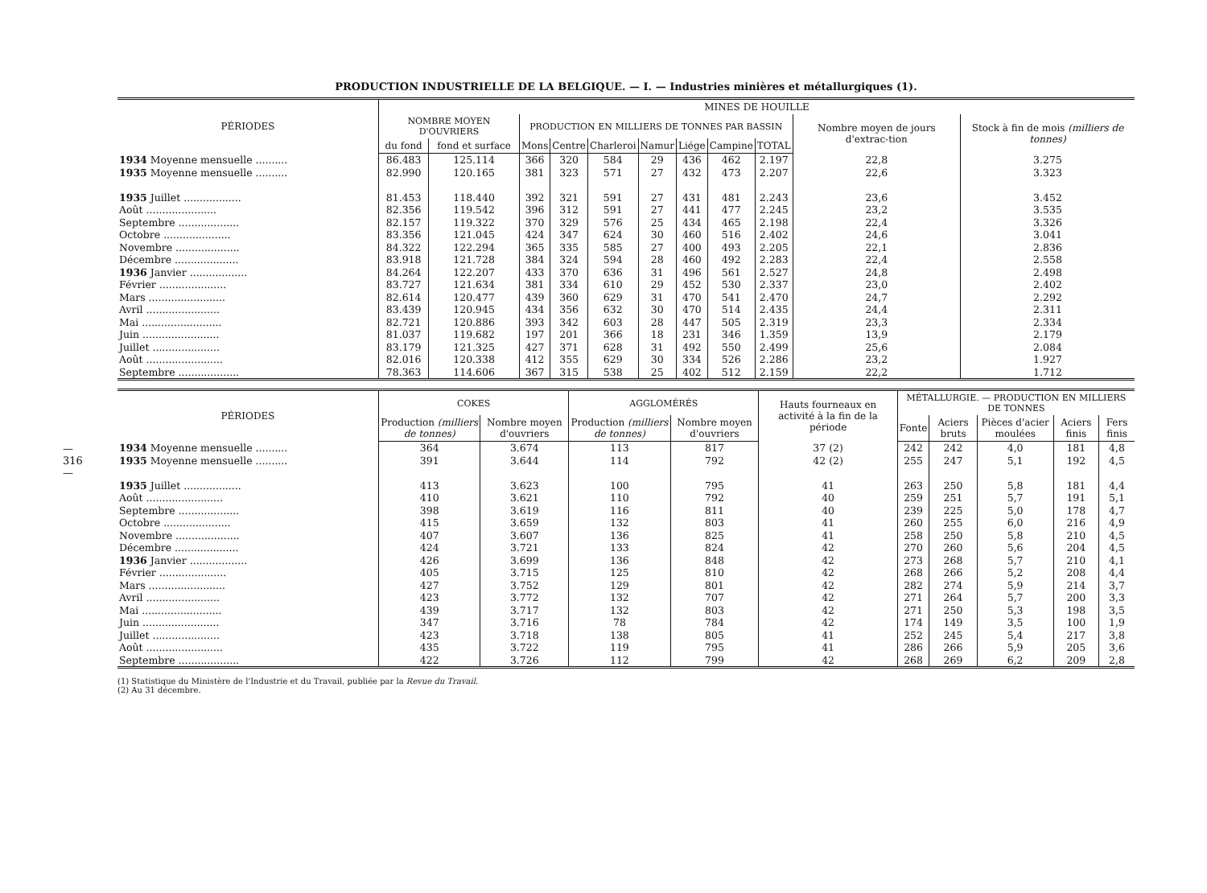— 316 —
PRODUCTION INDUSTRIELLE DE LA BELGIQUE. — I. — Industries minières et métallurgiques (1).
| PÉRIODES | MINES DE HOUILLE | | | | | | | | | | |
| --- | --- | --- | --- | --- | --- | --- | --- | --- | --- | --- | --- |
| | NOMBRE MOYEN D'OUVRIERS | | PRODUCTION EN MILLIERS DE TONNES PAR BASSIN | | | | | | | Nombre moyen de jours d'extrac-tion | Stock à fin de mois (milliers de tonnes) |
| | du fond | fond et surface | Mons | Centre | Charleroi | Namur | Liége | Campine | TOTAL | | |
| 1934 Moyenne mensuelle .......... | 86.483 | 125.114 | 366 | 320 | 584 | 29 | 436 | 462 | 2.197 | 22,8 | 3.275 |
| 1935 Moyenne mensuelle .......... | 82.990 | 120.165 | 381 | 323 | 571 | 27 | 432 | 473 | 2.207 | 22,6 | 3.323 |
| 1935 Juillet .................. | 81.453 | 118.440 | 392 | 321 | 591 | 27 | 431 | 481 | 2.243 | 23,6 | 3.452 |
| Août ...................... | 82.356 | 119.542 | 396 | 312 | 591 | 27 | 441 | 477 | 2.245 | 23,2 | 3.535 |
| Septembre ................... | 82.157 | 119.322 | 370 | 329 | 576 | 25 | 434 | 465 | 2.198 | 22,4 | 3.326 |
| Octobre ..................... | 83.356 | 121.045 | 424 | 347 | 624 | 30 | 460 | 516 | 2.402 | 24,6 | 3.041 |
| Novembre .................... | 84.322 | 122.294 | 365 | 335 | 585 | 27 | 400 | 493 | 2.205 | 22,1 | 2.836 |
| Décembre .................... | 83.918 | 121.728 | 384 | 324 | 594 | 28 | 460 | 492 | 2.283 | 22,4 | 2.558 |
| 1936 Janvier .................. | 84.264 | 122.207 | 433 | 370 | 636 | 31 | 496 | 561 | 2.527 | 24,8 | 2.498 |
| Février ..................... | 83.727 | 121.634 | 381 | 334 | 610 | 29 | 452 | 530 | 2.337 | 23,0 | 2.402 |
| Mars ........................ | 82.614 | 120.477 | 439 | 360 | 629 | 31 | 470 | 541 | 2.470 | 24,7 | 2.292 |
| Avril ....................... | 83.439 | 120.945 | 434 | 356 | 632 | 30 | 470 | 514 | 2.435 | 24,4 | 2.311 |
| Mai ......................... | 82.721 | 120.886 | 393 | 342 | 603 | 28 | 447 | 505 | 2.319 | 23,3 | 2.334 |
| Juin ........................ | 81.037 | 119.682 | 197 | 201 | 366 | 18 | 231 | 346 | 1.359 | 13,9 | 2.179 |
| Juillet ..................... | 83.179 | 121.325 | 427 | 371 | 628 | 31 | 492 | 550 | 2.499 | 25,6 | 2.084 |
| Août ........................ | 82.016 | 120.338 | 412 | 355 | 629 | 30 | 334 | 526 | 2.286 | 23,2 | 1.927 |
| Septembre ................... | 78.363 | 114.606 | 367 | 315 | 538 | 25 | 402 | 512 | 2.159 | 22,2 | 1.712 |
| PÉRIODES | COKES | | AGGLOMÉRÉS | | Hauts fourneaux en activité à la fin de la période | MÉTALLURGIE. — PRODUCTION EN MILLIERS DE TONNES | | | | |
| --- | --- | --- | --- | --- | --- | --- | --- | --- | --- | --- |
| | Production (milliers de tonnes) | Nombre moyen d'ouvriers | Production (milliers de tonnes) | Nombre moyen d'ouvriers | | Fonte | Aciers bruts | Pièces d'acier moulées | Aciers finis | Fers finis |
| 1934 Moyenne mensuelle .......... | 364 | 3.674 | 113 | 817 | 37 (2) | 242 | 242 | 4,0 | 181 | 4,8 |
| 1935 Moyenne mensuelle .......... | 391 | 3.644 | 114 | 792 | 42 (2) | 255 | 247 | 5,1 | 192 | 4,5 |
| 1935 Juillet .................. | 413 | 3.623 | 100 | 795 | 41 | 263 | 250 | 5,8 | 181 | 4,4 |
| Août ........................ | 410 | 3.621 | 110 | 792 | 40 | 259 | 251 | 5,7 | 191 | 5,1 |
| Septembre ................... | 398 | 3.619 | 116 | 811 | 40 | 239 | 225 | 5,0 | 178 | 4,7 |
| Octobre ..................... | 415 | 3.659 | 132 | 803 | 41 | 260 | 255 | 6,0 | 216 | 4,9 |
| Novembre .................... | 407 | 3.607 | 136 | 825 | 41 | 258 | 250 | 5,8 | 210 | 4,5 |
| Décembre .................... | 424 | 3.721 | 133 | 824 | 42 | 270 | 260 | 5,6 | 204 | 4,5 |
| 1936 Janvier .................. | 426 | 3.699 | 136 | 848 | 42 | 273 | 268 | 5,7 | 210 | 4,1 |
| Février ..................... | 405 | 3.715 | 125 | 810 | 42 | 268 | 266 | 5,2 | 208 | 4,4 |
| Mars ........................ | 427 | 3.752 | 129 | 801 | 42 | 282 | 274 | 5,9 | 214 | 3,7 |
| Avril ....................... | 423 | 3.772 | 132 | 707 | 42 | 271 | 264 | 5,7 | 200 | 3,3 |
| Mai ......................... | 439 | 3.717 | 132 | 803 | 42 | 271 | 250 | 5,3 | 198 | 3,5 |
| Juin ........................ | 347 | 3.716 | 78 | 784 | 42 | 174 | 149 | 3,5 | 100 | 1,9 |
| Juillet ..................... | 423 | 3.718 | 138 | 805 | 41 | 252 | 245 | 5,4 | 217 | 3,8 |
| Août ........................ | 435 | 3.722 | 119 | 795 | 41 | 286 | 266 | 5,9 | 205 | 3,6 |
| Septembre ................... | 422 | 3.726 | 112 | 799 | 42 | 268 | 269 | 6,2 | 209 | 2,8 |
(1) Statistique du Ministère de l'Industrie et du Travail, publiée par la Revue du Travail.
(2) Au 31 décembre.